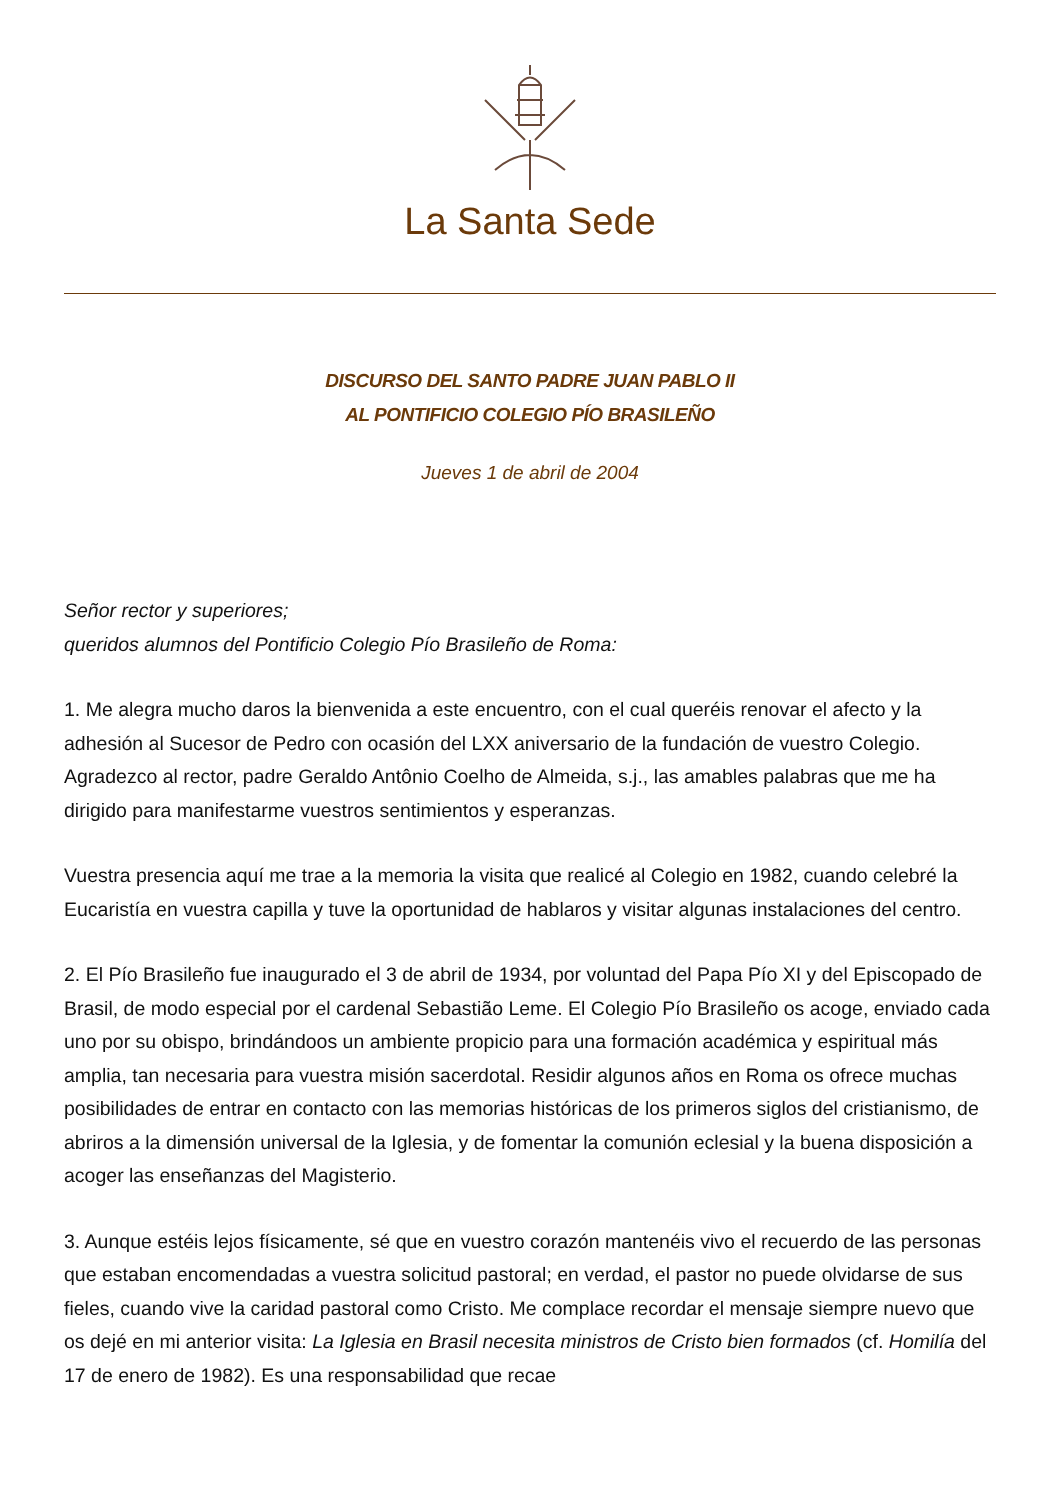La Santa Sede
DISCURSO DEL SANTO PADRE JUAN PABLO II
AL PONTIFICIO COLEGIO PÍO BRASILEÑO
Jueves 1 de abril de 2004
Señor rector y superiores;
queridos alumnos del Pontificio Colegio Pío Brasileño de Roma:
1. Me alegra mucho daros la bienvenida a este encuentro, con el cual queréis renovar el afecto y la adhesión al Sucesor de Pedro con ocasión del LXX aniversario de la fundación de vuestro Colegio. Agradezco al rector, padre Geraldo Antônio Coelho de Almeida, s.j., las amables palabras que me ha dirigido para manifestarme vuestros sentimientos y esperanzas.
Vuestra presencia aquí me trae a la memoria la visita que realicé al Colegio en 1982, cuando celebré la Eucaristía en vuestra capilla y tuve la oportunidad de hablaros y visitar algunas instalaciones del centro.
2. El Pío Brasileño fue inaugurado el 3 de abril de 1934, por voluntad del Papa Pío XI y del Episcopado de Brasil, de modo especial por el cardenal Sebastião Leme. El Colegio Pío Brasileño os acoge, enviado cada uno por su obispo, brindándoos un ambiente propicio para una formación académica y espiritual más amplia, tan necesaria para vuestra misión sacerdotal. Residir algunos años en Roma os ofrece muchas posibilidades de entrar en contacto con las memorias históricas de los primeros siglos del cristianismo, de abriros a la dimensión universal de la Iglesia, y de fomentar la comunión eclesial y la buena disposición a acoger las enseñanzas del Magisterio.
3. Aunque estéis lejos físicamente, sé que en vuestro corazón mantenéis vivo el recuerdo de las personas que estaban encomendadas a vuestra solicitud pastoral; en verdad, el pastor no puede olvidarse de sus fieles, cuando vive la caridad pastoral como Cristo. Me complace recordar el mensaje siempre nuevo que os dejé en mi anterior visita: La Iglesia en Brasil necesita ministros de Cristo bien formados (cf. Homilía del 17 de enero de 1982). Es una responsabilidad que recae